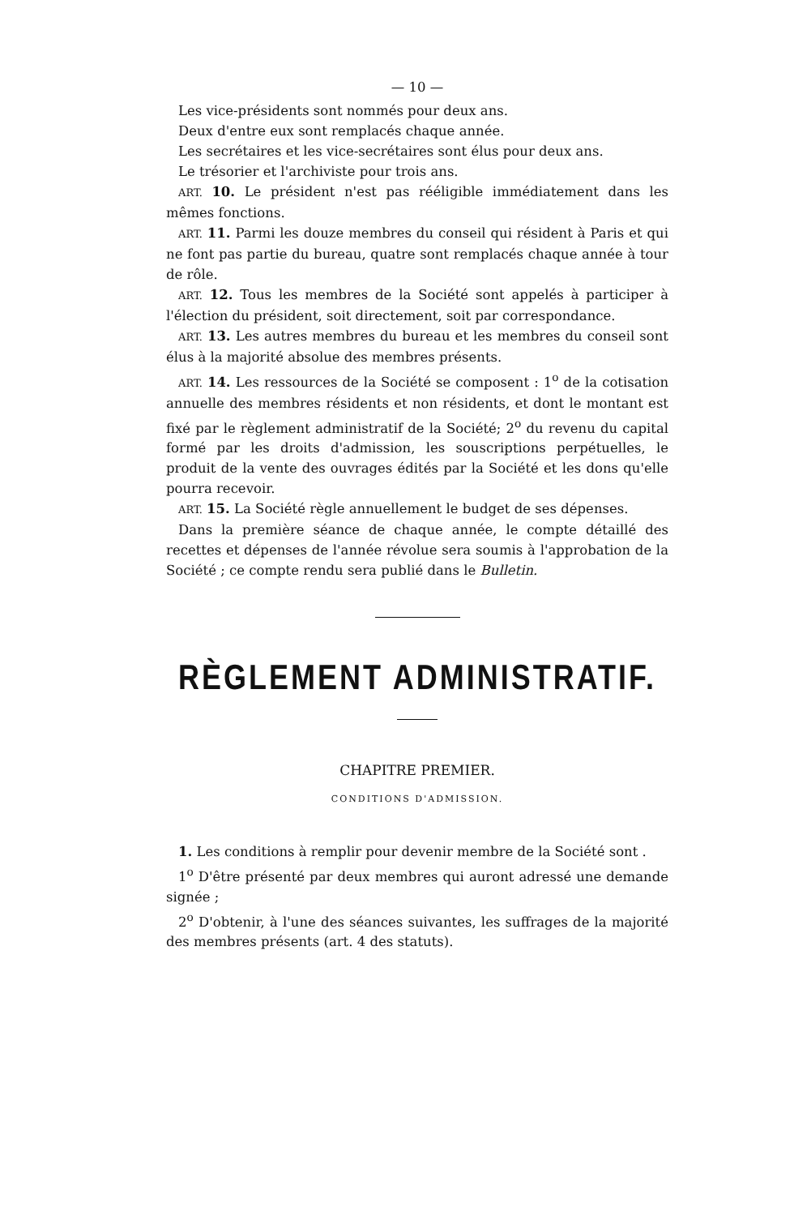— 10 —
Les vice-présidents sont nommés pour deux ans.
Deux d'entre eux sont remplacés chaque année.
Les secrétaires et les vice-secrétaires sont élus pour deux ans.
Le trésorier et l'archiviste pour trois ans.
ART. 10. Le président n'est pas rééligible immédiatement dans les mêmes fonctions.
ART. 11. Parmi les douze membres du conseil qui résident à Paris et qui ne font pas partie du bureau, quatre sont remplacés chaque année à tour de rôle.
ART. 12. Tous les membres de la Société sont appelés à participer à l'élection du président, soit directement, soit par correspondance.
ART. 13. Les autres membres du bureau et les membres du conseil sont élus à la majorité absolue des membres présents.
ART. 14. Les ressources de la Société se composent : 1<sup>o</sup> de la cotisation annuelle des membres résidents et non résidents, et dont le montant est fixé par le règlement administratif de la Société; 2<sup>o</sup> du revenu du capital formé par les droits d'admission, les souscriptions perpétuelles, le produit de la vente des ouvrages édités par la Société et les dons qu'elle pourra recevoir.
ART. 15. La Société règle annuellement le budget de ses dépenses.
Dans la première séance de chaque année, le compte détaillé des recettes et dépenses de l'année révolue sera soumis à l'approbation de la Société ; ce compte rendu sera publié dans le Bulletin.
RÈGLEMENT ADMINISTRATIF.
CHAPITRE PREMIER.
CONDITIONS D'ADMISSION.
1. Les conditions à remplir pour devenir membre de la Société sont .
1<sup>o</sup> D'être présenté par deux membres qui auront adressé une demande signée ;
2<sup>o</sup> D'obtenir, à l'une des séances suivantes, les suffrages de la majorité des membres présents (art. 4 des statuts).